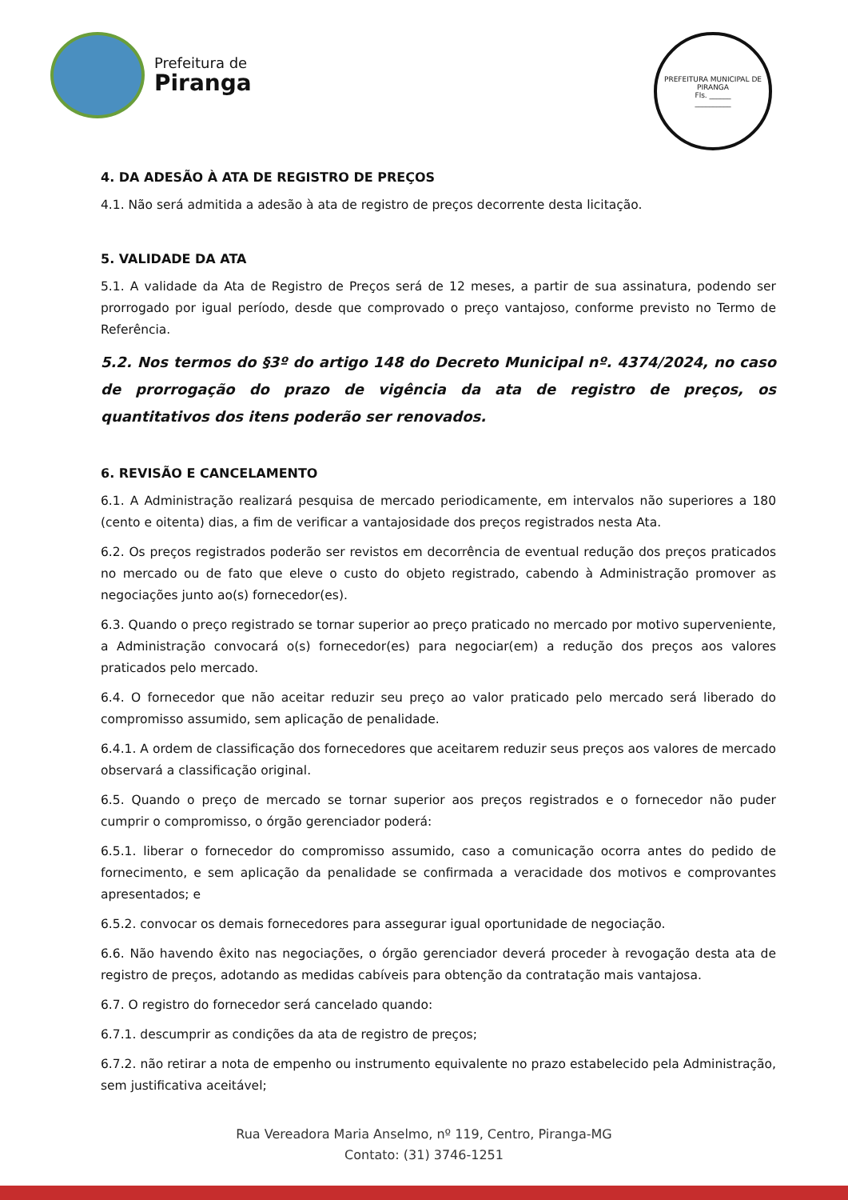Prefeitura de
Piranga
PREFEITURA MUNICIPAL DE PIRANGA
Fls. ______
__________
4. DA ADESÃO À ATA DE REGISTRO DE PREÇOS
4.1. Não será admitida a adesão à ata de registro de preços decorrente desta licitação.
5. VALIDADE DA ATA
5.1. A validade da Ata de Registro de Preços será de 12 meses, a partir de sua assinatura, podendo ser prorrogado por igual período, desde que comprovado o preço vantajoso, conforme previsto no Termo de Referência.
5.2. Nos termos do §3º do artigo 148 do Decreto Municipal nº. 4374/2024, no caso de prorrogação do prazo de vigência da ata de registro de preços, os quantitativos dos itens poderão ser renovados.
6. REVISÃO E CANCELAMENTO
6.1. A Administração realizará pesquisa de mercado periodicamente, em intervalos não superiores a 180 (cento e oitenta) dias, a fim de verificar a vantajosidade dos preços registrados nesta Ata.
6.2. Os preços registrados poderão ser revistos em decorrência de eventual redução dos preços praticados no mercado ou de fato que eleve o custo do objeto registrado, cabendo à Administração promover as negociações junto ao(s) fornecedor(es).
6.3. Quando o preço registrado se tornar superior ao preço praticado no mercado por motivo superveniente, a Administração convocará o(s) fornecedor(es) para negociar(em) a redução dos preços aos valores praticados pelo mercado.
6.4. O fornecedor que não aceitar reduzir seu preço ao valor praticado pelo mercado será liberado do compromisso assumido, sem aplicação de penalidade.
6.4.1. A ordem de classificação dos fornecedores que aceitarem reduzir seus preços aos valores de mercado observará a classificação original.
6.5. Quando o preço de mercado se tornar superior aos preços registrados e o fornecedor não puder cumprir o compromisso, o órgão gerenciador poderá:
6.5.1. liberar o fornecedor do compromisso assumido, caso a comunicação ocorra antes do pedido de fornecimento, e sem aplicação da penalidade se confirmada a veracidade dos motivos e comprovantes apresentados; e
6.5.2. convocar os demais fornecedores para assegurar igual oportunidade de negociação.
6.6. Não havendo êxito nas negociações, o órgão gerenciador deverá proceder à revogação desta ata de registro de preços, adotando as medidas cabíveis para obtenção da contratação mais vantajosa.
6.7. O registro do fornecedor será cancelado quando:
6.7.1. descumprir as condições da ata de registro de preços;
6.7.2. não retirar a nota de empenho ou instrumento equivalente no prazo estabelecido pela Administração, sem justificativa aceitável;
Rua Vereadora Maria Anselmo, nº 119, Centro, Piranga-MG
Contato: (31) 3746-1251